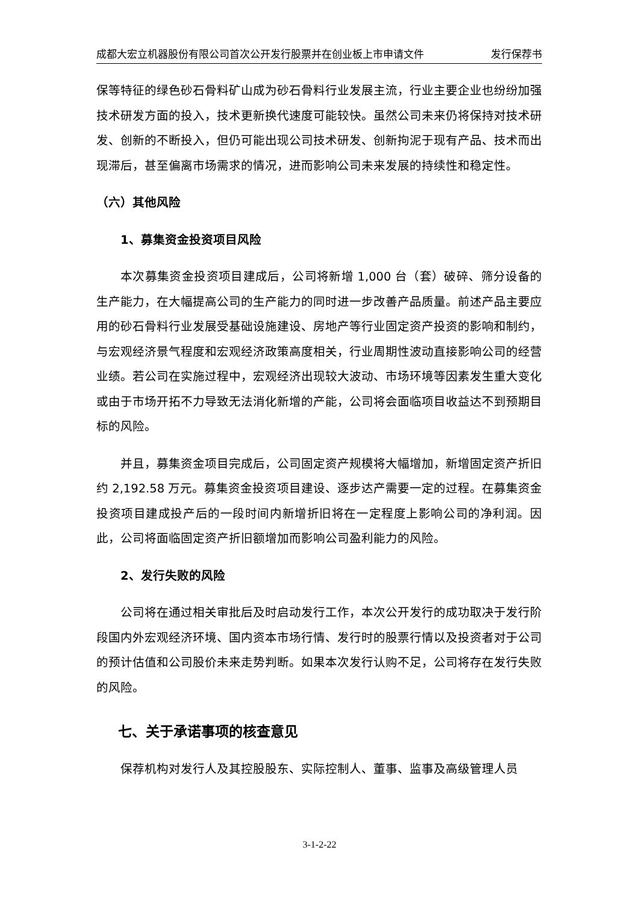成都大宏立机器股份有限公司首次公开发行股票并在创业板上市申请文件 发行保荐书
保等特征的绿色砂石骨料矿山成为砂石骨料行业发展主流，行业主要企业也纷纷加强技术研发方面的投入，技术更新换代速度可能较快。虽然公司未来仍将保持对技术研发、创新的不断投入，但仍可能出现公司技术研发、创新拘泥于现有产品、技术而出现滞后，甚至偏离市场需求的情况，进而影响公司未来发展的持续性和稳定性。
（六）其他风险
1、募集资金投资项目风险
本次募集资金投资项目建成后，公司将新增 1,000 台（套）破碎、筛分设备的生产能力，在大幅提高公司的生产能力的同时进一步改善产品质量。前述产品主要应用的砂石骨料行业发展受基础设施建设、房地产等行业固定资产投资的影响和制约，与宏观经济景气程度和宏观经济政策高度相关，行业周期性波动直接影响公司的经营业绩。若公司在实施过程中，宏观经济出现较大波动、市场环境等因素发生重大变化或由于市场开拓不力导致无法消化新增的产能，公司将会面临项目收益达不到预期目标的风险。
并且，募集资金项目完成后，公司固定资产规模将大幅增加，新增固定资产折旧约 2,192.58 万元。募集资金投资项目建设、逐步达产需要一定的过程。在募集资金投资项目建成投产后的一段时间内新增折旧将在一定程度上影响公司的净利润。因此，公司将面临固定资产折旧额增加而影响公司盈利能力的风险。
2、发行失败的风险
公司将在通过相关审批后及时启动发行工作，本次公开发行的成功取决于发行阶段国内外宏观经济环境、国内资本市场行情、发行时的股票行情以及投资者对于公司的预计估值和公司股价未来走势判断。如果本次发行认购不足，公司将存在发行失败的风险。
七、关于承诺事项的核查意见
保荐机构对发行人及其控股股东、实际控制人、董事、监事及高级管理人员
3-1-2-22